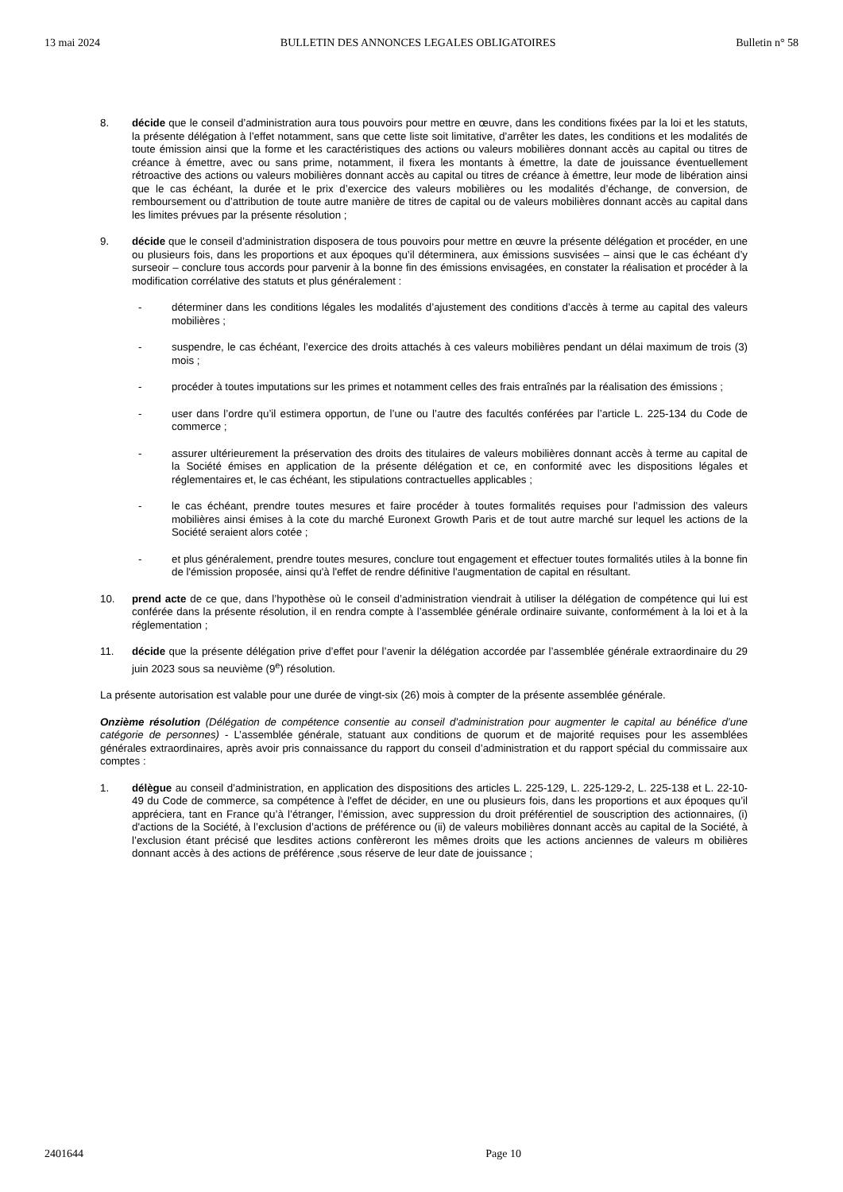13 mai 2024 BULLETIN DES ANNONCES LEGALES OBLIGATOIRES Bulletin n° 58
8. décide que le conseil d’administration aura tous pouvoirs pour mettre en œuvre, dans les conditions fixées par la loi et les statuts, la présente délégation à l’effet notamment, sans que cette liste soit limitative, d’arrêter les dates, les conditions et les modalités de toute émission ainsi que la forme et les caractéristiques des actions ou valeurs mobilières donnant accès au capital ou titres de créance à émettre, avec ou sans prime, notamment, il fixera les montants à émettre, la date de jouissance éventuellement rétroactive des actions ou valeurs mobilières donnant accès au capital ou titres de créance à émettre, leur mode de libération ainsi que le cas échéant, la durée et le prix d’exercice des valeurs mobilières ou les modalités d’échange, de conversion, de remboursement ou d’attribution de toute autre manière de titres de capital ou de valeurs mobilières donnant accès au capital dans les limites prévues par la présente résolution ;
9. décide que le conseil d’administration disposera de tous pouvoirs pour mettre en œuvre la présente délégation et procéder, en une ou plusieurs fois, dans les proportions et aux époques qu’il déterminera, aux émissions susvisées – ainsi que le cas échéant d’y surseoir – conclure tous accords pour parvenir à la bonne fin des émissions envisagées, en constater la réalisation et procéder à la modification corrélative des statuts et plus généralement :
- déterminer dans les conditions légales les modalités d’ajustement des conditions d’accès à terme au capital des valeurs mobilières ;
- suspendre, le cas échéant, l’exercice des droits attachés à ces valeurs mobilières pendant un délai maximum de trois (3) mois ;
- procéder à toutes imputations sur les primes et notamment celles des frais entraînés par la réalisation des émissions ;
- user dans l’ordre qu’il estimera opportun, de l’une ou l’autre des facultés conférées par l’article L. 225-134 du Code de commerce ;
- assurer ultérieurement la préservation des droits des titulaires de valeurs mobilières donnant accès à terme au capital de la Société émises en application de la présente délégation et ce, en conformité avec les dispositions légales et réglementaires et, le cas échéant, les stipulations contractuelles applicables ;
- le cas échéant, prendre toutes mesures et faire procéder à toutes formalités requises pour l’admission des valeurs mobilières ainsi émises à la cote du marché Euronext Growth Paris et de tout autre marché sur lequel les actions de la Société seraient alors cotée ;
- et plus généralement, prendre toutes mesures, conclure tout engagement et effectuer toutes formalités utiles à la bonne fin de l'émission proposée, ainsi qu'à l'effet de rendre définitive l'augmentation de capital en résultant.
10. prend acte de ce que, dans l’hypothèse où le conseil d’administration viendrait à utiliser la délégation de compétence qui lui est conférée dans la présente résolution, il en rendra compte à l’assemblée générale ordinaire suivante, conformément à la loi et à la réglementation ;
11. décide que la présente délégation prive d’effet pour l’avenir la délégation accordée par l’assemblée générale extraordinaire du 29 juin 2023 sous sa neuvième (9<sup>e</sup>) résolution.
La présente autorisation est valable pour une durée de vingt-six (26) mois à compter de la présente assemblée générale.
Onzième résolution (Délégation de compétence consentie au conseil d’administration pour augmenter le capital au bénéfice d’une catégorie de personnes) - L’assemblée générale, statuant aux conditions de quorum et de majorité requises pour les assemblées générales extraordinaires, après avoir pris connaissance du rapport du conseil d’administration et du rapport spécial du commissaire aux comptes :
1. délègue au conseil d’administration, en application des dispositions des articles L. 225-129, L. 225-129-2, L. 225-138 et L. 22-10-49 du Code de commerce, sa compétence à l'effet de décider, en une ou plusieurs fois, dans les proportions et aux époques qu’il appréciera, tant en France qu’à l’étranger, l’émission, avec suppression du droit préférentiel de souscription des actionnaires, (i) d'actions de la Société, à l’exclusion d’actions de préférence ou (ii) de valeurs mobilières donnant accès au capital de la Société, à l’exclusion étant précisé que lesdites actions confèreront les mêmes droits que les actions anciennes de valeurs m obilières donnant accès à des actions de préférence ,sous réserve de leur date de jouissance ;
2401644 Page 10